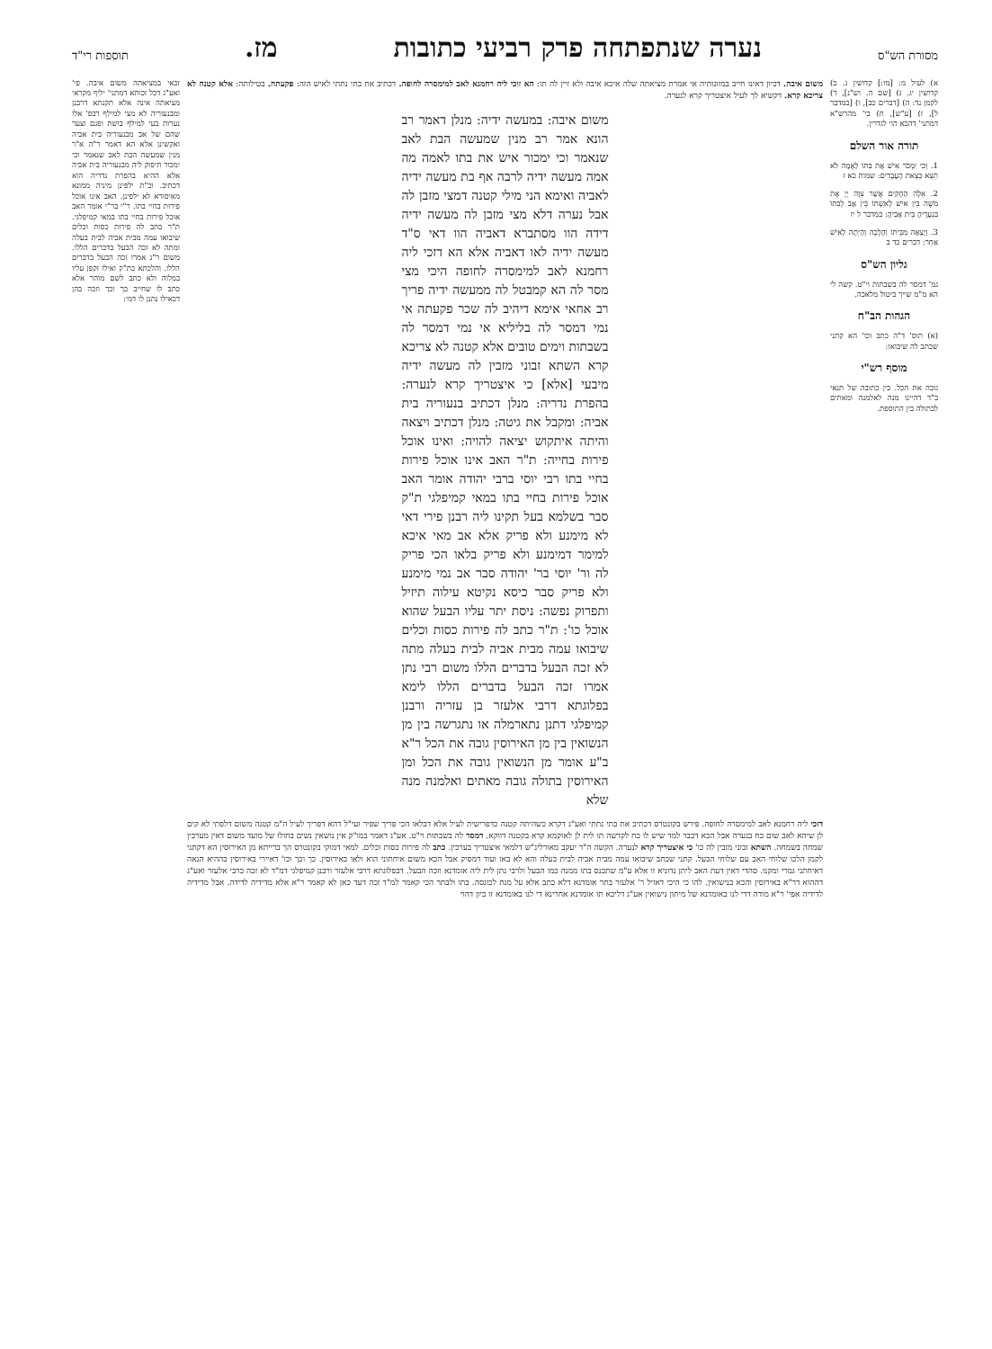מסורת הש"ס נערה שנתפתחה פרק רביעי כתובות מז. תוספות רי"ד
א) לעיל מ: [מו:] קדושין ג. ב) קדושין יג. ג) [שם ה. וש"נ], ד) לקמן נד: ה) [דברים כב], ו) [במדבר ל], ז) [ע"ש], ח) בי' מהרש"א דמתני' דהכא הוי לגדרין.
תורה אור השלם
1. וְכִי יִמְכֹּר אִישׁ אֶת בִּתּוֹ לְאָמָה לֹא תֵצֵא כְּצֵאת הָעֲבָדִים: שמות כא ז
2. אֵלֶּה הַחֻקִּים אֲשֶׁר צִוָּה יְיָ אֶת משֶׁה בֵּין אִישׁ לְאִשְׁתּוֹ בֵּין אָב לְבִתּוֹ בִּנְעֻרֶיהָ בֵּית אָבִיהָ: במדבר ל יז
3. וְיָצְאָה מִבֵּיתוֹ וְהָלְכָה וְהָיְתָה לְאִישׁ אַחֵר: דברים כד ב
גליון הש"ס
גמ' דמסר לה בשבתות וי"ט. קשה לי הא מ"מ שייך ביטול מלאכה.
הגהות הב"ח
(א) תוס' ד"ה כתב וכו' הא קתני שכתב לה שיבואו:
מוסף רש"י
גובה את הכל. בין כתובה של תנאי ב"ד דהיינו מנה לאלמנה ומאתים לבתולה בין התוספת.
משום איבה. דכיון דאינו חייב במזונותיה אי אמרת מציאתה שלה איכא איבה ולא זיין לה תו: הא זוכי ליה רחמנא לאב למימסרה לחופה. דכתיב את בתי נתתי לאיש הזה: פקעתה. בטילותה: אלא קטנה לא צריכא קרא. דקשיא לך לעיל איצטריך קרא לנערה.
משום איבה: במעשה ידיה: מנלן דאמר רב הונא אמר רב מנין שמעשה הבת לאב שנאמר וכי ימכור איש את בתו לאמה מה אמה מעשה ידיה לרבה אף בת מעשה ידיה לאביה ואימא הני מילי קטנה דמצי מזבן לה אבל נערה דלא מצי מזבן לה מעשה ידיה דידה הוו מסתברא דאביה הוו דאי ס"ד מעשה ידיה לאו דאביה אלא הא דזכי ליה רחמנא לאב למימסרה לחופה היכי מצי מסר לה הא קמבטל לה ממעשה ידיה פריך רב אחאי אימא דיהיב לה שכר פקעתה אי נמי דמסר לה בליליא אי נמי דמסר לה בשבתות וימים טובים אלא קטנה לא צריכא קרא השתא זבוני מזבין לה מעשה ידיה מיבעי [אלא] כי איצטריך קרא לנערה: בהפרת נדריה: מנלן דכתיב בנעוריה בית אביה: ומקבל את גיטה: מנלן דכתיב ויצאה והיתה איתקוש יציאה להויה: ואינו אוכל פירות בחייה: ת"ר האב אינו אוכל פירות בחיי בתו רבי יוסי ברבי יהודה אומר האב אוכל פירות בחיי בתו במאי קמיפלגי ת"ק סבר בשלמא בעל תקינו ליה רבנן פירי דאי לא מימנע ולא פריק אלא אב מאי איכא למימר דמימנע ולא פריק בלאו הכי פריק לה ור' יוסי בר' יהודה סבר אב נמי מימנע ולא פריק סבר כיסא נקיטא עילוה תיזיל ותפרוק נפשה: ניסת יתר עליו הבעל שהוא אוכל כו': ת"ר כתב לה פירות כסות וכלים שיבואו עמה מבית אביה לבית בעלה מתה לא זכה הבעל בדברים הללו משום רבי נתן אמרו זכה הבעל בדברים הללו לימא בפלוגתא דרבי אלעזר בן עזריה ורבנן קמיפלגי דתנן נתארמלה או נתגרשה בין מן הנשואין בין מן האירוסין גובה את הכל ר"א ב"ע אומר מן הנשואין גובה את הכל ומן האירוסין בתולה גובה מאתים ואלמנה מנה שלא
דזכי ליה רחמנא לאב למימסרה לחופה. פירש בקונטרס דכתיב את בתי נתתי ואע"ג דקרא כשהיתה קטנה כדפרישית לעיל אלא דבלאו הכי פריך שפיר ועי"ל דהא דפריך לעיל ה"מ קטנה משום דלפתי לא קים לן שיהא לאב שום כח בנערה אבל הכא דכבר למד שיש לו כח לקדשה תו לית לן לאוקמא קרא בקטנה דווקא. דמסר לה בשבתות וי"ט. אע"ג דאמר במו"ק אין נושאין נשים בחולו של מועד משום דאין מערבין שמחה בשמחה. השתא זבוני מזבין לה כו' כי איצטריך קרא לנערה. הקשה ה"ר יעקב מאורלינ"ש דלמאי איצטריך בערכין. כתב לה פירות כסות וכלים. למאי דמוקי בקונטרס הך ברייתא מן האירוסין הא דקתני לקמן הלכו שלוחי האב עם שלוחי הבעל. קתני שכתב שיבואו עמה מבית אביה לבית בעלה והא לא באו ועוד דמסיק אבל הכא משום איחתוני הוא ולאו באירוסין. כך וכך וכו' דאיירי באירוסין בההיא הנאה דאיחתני גמרי ומקנו. סהדי דאין דעת האב ליתן נדוניא זו אלא ע"מ שתכנס בתו ממנה כמו הבעל ולרבי נתן לית ליה אומדנא וזכה הבעל. דבפלוגתא דרבי אלעזר ורבנן קמיפלגי דמ"ד לא זכה כרבי אלעזר ואע"ג דההוא דר"א באירוסין והכא בנישואין. להו כי היכי דאזיל ר' אלעזר בתר אומדנא דלא כתב אלא על מנת לכונסה. בתו ולבתר הכי קאמר למ"ד זכה דעד כאן לא קאמר ר"א אלא מדידיה לדידה. אבל מדידיה לדידיה אפי' ר"א מודה דדי לנו באומדנא של מיתון נישואין אע"ג דליכא תו אומדנא אחרינא די לנו באומדנא זו כיון דהוי
זכאי במציאתה משום איבה. פי' ואע"ג דכל זכותא דמתני' יליף מקראי מציאתה אינה אלא תקנתא דרבנן ומבנעוריה לא מצי למילף דבפ' אלו נערות בעי למילף בושת ופגם וצער שהם של אב מבנעוריה בית אביה ואקשינן אלא הא דאמר ר"ה א"ר מנין שמעשה הבת לאב שנאמר וכי ימכור תיפוק ליה מבנעוריה בית אביה אלא ההיא בהפרת נדריה הוא דכתיב. וכ"ת ילפינן מיניה ממונא מאיסורא לא ילפינן. האב אינו אוכל פירות בחיי בתו. ר"י בר"י אומר האב אוכל פירות בחיי בתו במאי קמיפלגי. ת"ר כתב לה פירות כסות וכלים שיבואו עמה מבית אביה לבית בעלה ומתה לא זכה הבעל בדברים הללו. משום ר"נ אמרו זכה הבעל בדברים הללו. והלכתא כת"ק ואילו זקפן עליו במלוה ולא כתב לשם מוהר אלא כתב לו שחייב כך וכך וזכה בהן דכאילו נתנן לו דמי: